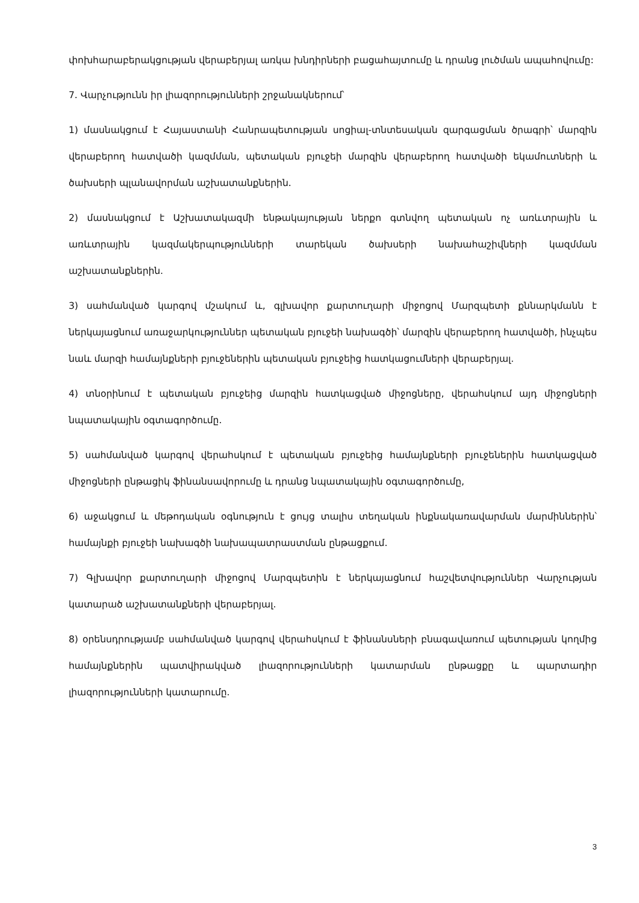փոխհարաբերակցության վերաբերյալ առկա խնդիրների բացահայտումը և դրանց լուծման ապահովումը:
7. Վարչությունն իր լիազորությունների շրջանակներում՝
1) մասնակցում է Հայաստանի Հանրապետության սոցիալ-տնտեսական զարգացման ծրագրի՝ մարզին վերաբերող հատվածի կազմման, պետական բյուջեի մարզին վերաբերող հատվածի եկամուտների և ծախսերի պլանավորման աշխատանքներին.
2) մասնակցում է Աշխատակազմի ենթակայության ներքո գտնվող պետական ոչ առևտրային և առևտրային կազմակերպությունների տարեկան ծախսերի նախահաշիվների կազմման աշխատանքներին.
3) սահմանված կարգով մշակում և, գլխավոր քարտուղարի միջոցով Մարզպետի քննարկմանն է ներկայացնում առաջարկություններ պետական բյուջեի նախագծի՝ մարզին վերաբերող հատվածի, ինչպես նաև մարզի համայնքների բյուջեներին պետական բյուջեից հատկացումների վերաբերյալ.
4) տնօրինում է պետական բյուջեից մարզին հատկացված միջոցները, վերահսկում այդ միջոցների նպատակային օգտագործումը.
5) սահմանված կարգով վերահսկում է պետական բյուջեից համայնքների բյուջեներին հատկացված միջոցների ընթացիկ ֆինանսավորումը և դրանց նպատակային օգտագործումը,
6) աջակցում և մեթոդական օգնություն է ցույց տալիս տեղական ինքնակառավարման մարմիններին՝ համայնքի բյուջեի նախագծի նախապատրաստման ընթացքում.
7) Գլխավոր քարտուղարի միջոցով Մարզպետին է ներկայացնում հաշվետվություններ Վարչության կատարած աշխատանքների վերաբերյալ.
8) օրենսդրությամբ սահմանված կարգով վերահսկում է ֆինանսների բնագավառում պետության կողմից համայնքներին պատվիրակված լիազորությունների կատարման ընթացքը և պարտադիր լիազորությունների կատարումը.
3